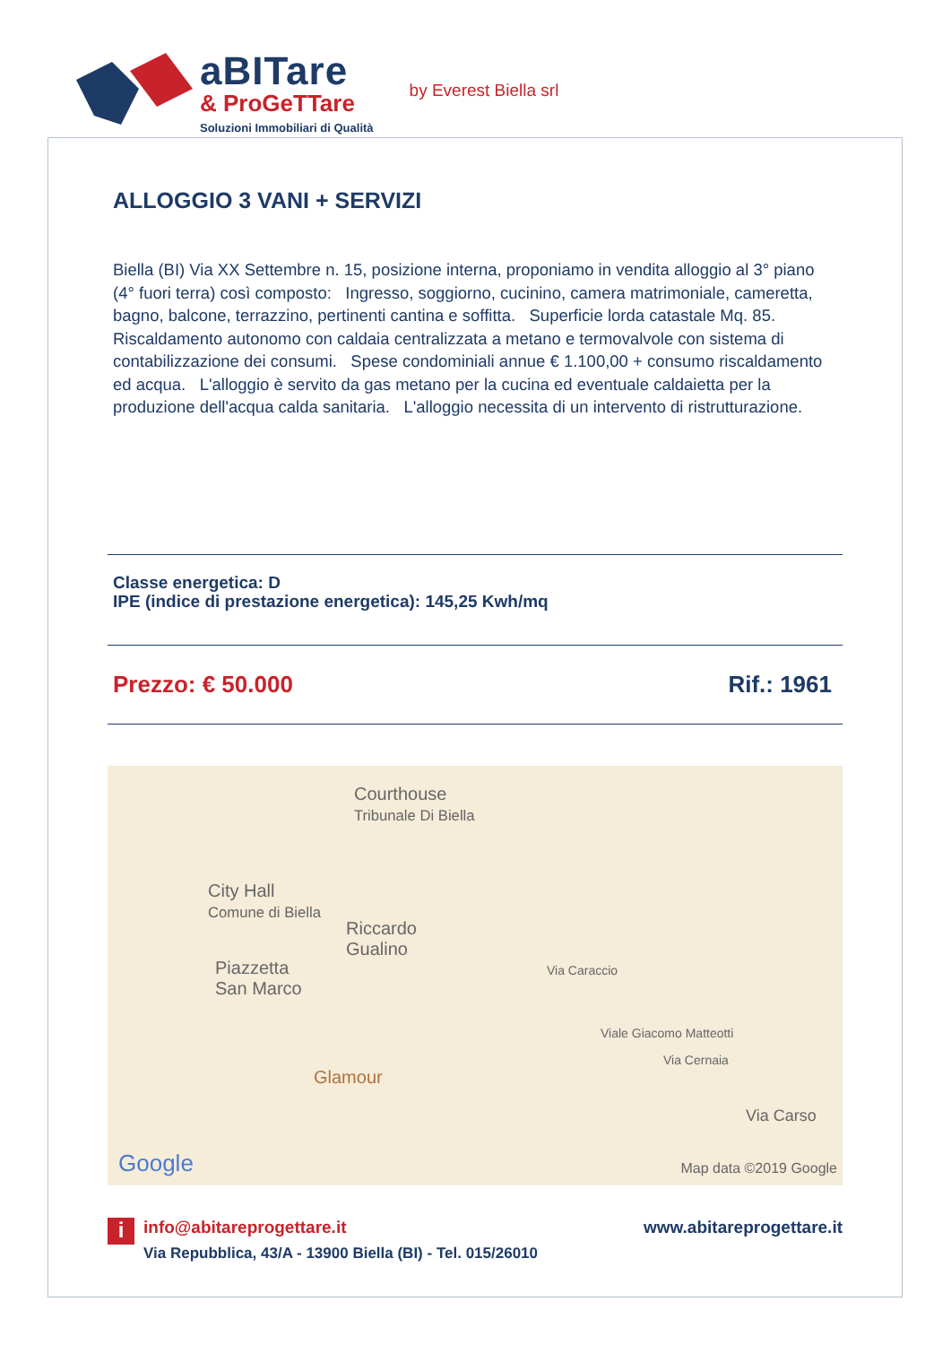aBITare
& ProGeTTare
Soluzioni Immobiliari di Qualità
by Everest Biella srl
ALLOGGIO 3 VANI + SERVIZI
Biella (BI) Via XX Settembre n. 15, posizione interna, proponiamo in vendita alloggio al 3° piano (4° fuori terra) così composto: Ingresso, soggiorno, cucinino, camera matrimoniale, cameretta, bagno, balcone, terrazzino, pertinenti cantina e soffitta. Superficie lorda catastale Mq. 85. Riscaldamento autonomo con caldaia centralizzata a metano e termovalvole con sistema di contabilizzazione dei consumi. Spese condominiali annue € 1.100,00 + consumo riscaldamento ed acqua. L'alloggio è servito da gas metano per la cucina ed eventuale caldaietta per la produzione dell'acqua calda sanitaria. L'alloggio necessita di un intervento di ristrutturazione.
Classe energetica: D
IPE (indice di prestazione energetica): 145,25 Kwh/mq
Prezzo: € 50.000 Rif.: 1961
Courthouse
Tribunale Di Biella
City Hall
Comune di Biella
Riccardo
Gualino
Piazzetta
San Marco
Glamour
Via Caraccio
Viale Giacomo Matteotti
Via Cernaia
Via Carso
Google Map data ©2019 Google
iinfo@abitareprogettare.it
Via Repubblica, 43/A - 13900 Biella (BI) - Tel. 015/26010
www.abitareprogettare.it